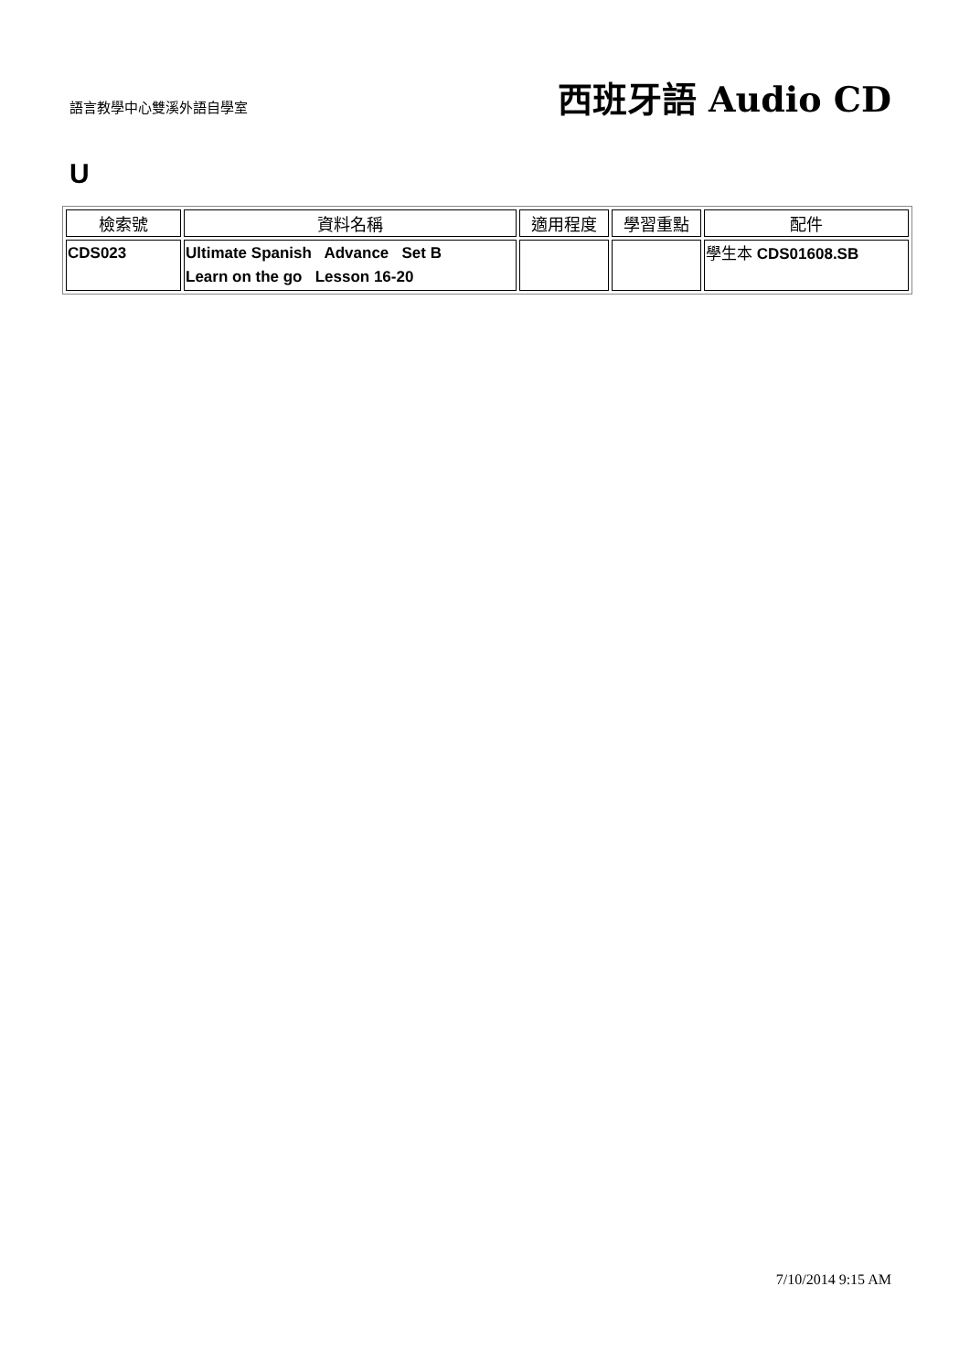語言教學中心雙溪外語自學室
西班牙語 Audio CD
U
| 檢索號 | 資料名稱 | 適用程度 | 學習重點 | 配件 |
| --- | --- | --- | --- | --- |
| CDS023 | Ultimate Spanish Advance Set B Learn on the go Lesson 16-20 | | | 學生本 CDS01608.SB |
7/10/2014 9:15 AM